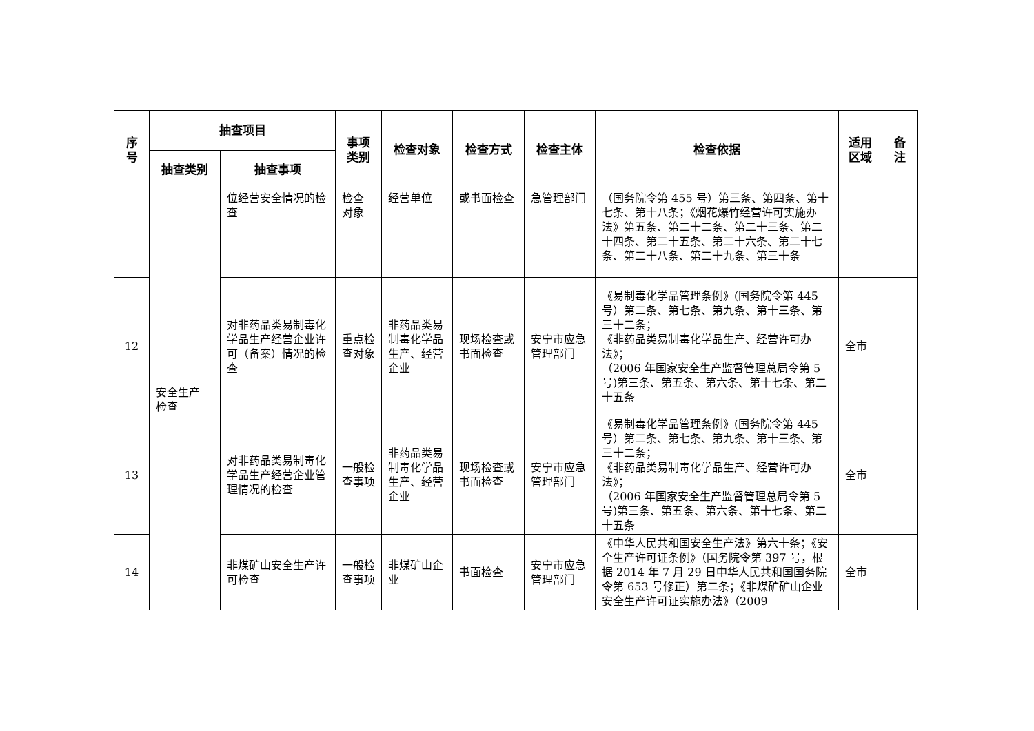| 序 号 | 抽查项目 | | 事项 类别 | 检查对象 | 检查方式 | 检查主体 | 检查依据 | 适用 区域 | 备 注 |
| --- | --- | --- | --- | --- | --- | --- | --- | --- | --- |
| | 抽查类别 | 抽查事项 | | | | | | | |
| | 安全生产 检查 | 位经营安全情况的检查 | 检查 对象 | 经营单位 | 或书面检查 | 急管理部门 | （国务院令第 455 号）第三条、第四条、第十七条、第十八条；《烟花爆竹经营许可实施办法》第五条、第二十二条、第二十三条、第二十四条、第二十五条、第二十六条、第二十七条、第二十八条、第二十九条、第三十条 | | |
| 12 | | 对非药品类易制毒化学品生产经营企业许可（备案）情况的检查 | 重点检查对象 | 非药品类易制毒化学品生产、经营企业 | 现场检查或书面检查 | 安宁市应急管理部门 | 《易制毒化学品管理条例》(国务院令第 445 号）第二条、第七条、第九条、第十三条、第三十二条； 《非药品类易制毒化学品生产、经营许可办法》； （2006 年国家安全生产监督管理总局令第 5 号)第三条、第五条、第六条、第十七条、第二十五条 | 全市 | |
| 13 | | 对非药品类易制毒化学品生产经营企业管理情况的检查 | 一般检查事项 | 非药品类易制毒化学品生产、经营企业 | 现场检查或书面检查 | 安宁市应急管理部门 | 《易制毒化学品管理条例》(国务院令第 445 号）第二条、第七条、第九条、第十三条、第三十二条； 《非药品类易制毒化学品生产、经营许可办法》； （2006 年国家安全生产监督管理总局令第 5 号)第三条、第五条、第六条、第十七条、第二十五条 | 全市 | |
| 14 | | 非煤矿山安全生产许可检查 | 一般检查事项 | 非煤矿山企业 | 书面检查 | 安宁市应急管理部门 | 《中华人民共和国安全生产法》第六十条；《安全生产许可证条例》（国务院令第 397 号，根据 2014 年 7 月 29 日中华人民共和国国务院令第 653 号修正）第二条；《非煤矿矿山企业安全生产许可证实施办法》（2009 | 全市 | |